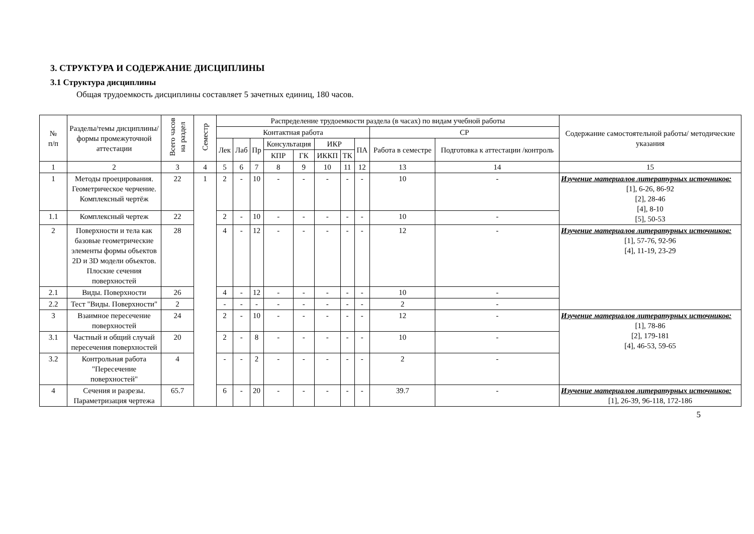3. СТРУКТУРА И СОДЕРЖАНИЕ ДИСЦИПЛИНЫ
3.1 Структура дисциплины
Общая трудоемкость дисциплины составляет 5 зачетных единиц, 180 часов.
| № п/п | Разделы/темы дисциплины/формы промежуточной аттестации | Всего часов на раздел | Семестр | Распределение трудоемкости раздела (в часах) по видам учебной работы | | | | | | | | | | Содержание самостоятельной работы/ методические указания |
| --- | --- | --- | --- | --- | --- | --- | --- | --- | --- | --- | --- | --- | --- | --- |
| | | | | Контактная работа | | | | | | | | СР | | |
| | | | | Лек | Лаб | Пр | Консультация | | ИКР | | ПА | Работа в семестре | Подготовка к аттестации /контроль | |
| | | | | | | | КПР | ГК | ИККП | ТК | | | | |
| 1 | 2 | 3 | 4 | 5 | 6 | 7 | 8 | 9 | 10 | 11 | 12 | 13 | 14 | 15 |
| 1 | Методы проецирования. Геометрическое черчение. Комплексный чертёж | 22 | 1 | 2 | - | 10 | - | - | - | - | - | 10 | - | Изучение материалов литературных источников: [1], 6-26, 86-92 [2], 28-46 [4], 8-10 [5], 50-53 |
| 1.1 | Комплексный чертеж | 22 | | 2 | - | 10 | - | - | - | - | - | 10 | - | |
| 2 | Поверхности и тела как базовые геометрические элементы формы объектов 2D и 3D модели объектов. Плоские сечения поверхностей | 28 | | 4 | - | 12 | - | - | - | - | - | 12 | - | Изучение материалов литературных источников: [1], 57-76, 92-96 [4], 11-19, 23-29 |
| 2.1 | Виды. Поверхности | 26 | | 4 | - | 12 | - | - | - | - | - | 10 | - | |
| 2.2 | Тест "Виды. Поверхности" | 2 | | - | - | - | - | - | - | - | - | 2 | - | |
| 3 | Взаимное пересечение поверхностей | 24 | | 2 | - | 10 | - | - | - | - | - | 12 | - | Изучение материалов литературных источников: [1], 78-86 [2], 179-181 [4], 46-53, 59-65 |
| 3.1 | Частный и общий случай пересечения поверхностей | 20 | | 2 | - | 8 | - | - | - | - | - | 10 | - | |
| 3.2 | Контрольная работа "Пересечение поверхностей" | 4 | | - | - | 2 | - | - | - | - | - | 2 | - | |
| 4 | Сечения и разрезы. Параметризация чертежа | 65.7 | | 6 | - | 20 | - | - | - | - | - | 39.7 | - | Изучение материалов литературных источников: [1], 26-39, 96-118, 172-186 |
5